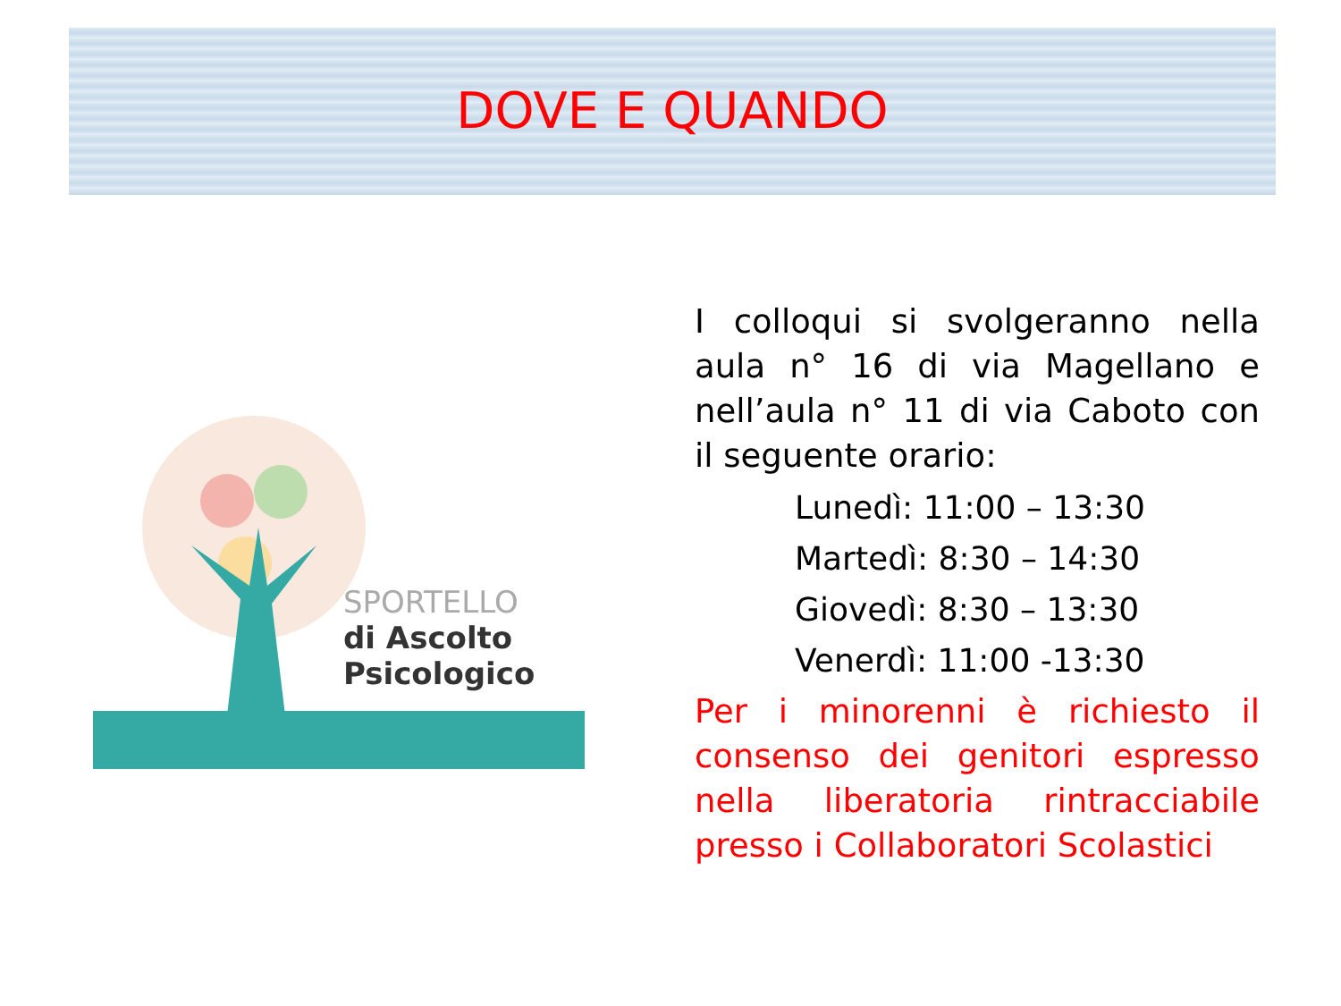DOVE E QUANDO
SPORTELLO
di Ascolto
Psicologico
I colloqui si svolgeranno nella aula n° 16 di via Magellano e nell’aula n° 11 di via Caboto con il seguente orario:
Lunedì: 11:00 – 13:30
Martedì: 8:30 – 14:30
Giovedì: 8:30 – 13:30
Venerdì: 11:00 -13:30
Per i minorenni è richiesto il consenso dei genitori espresso nella liberatoria rintracciabile presso i Collaboratori Scolastici